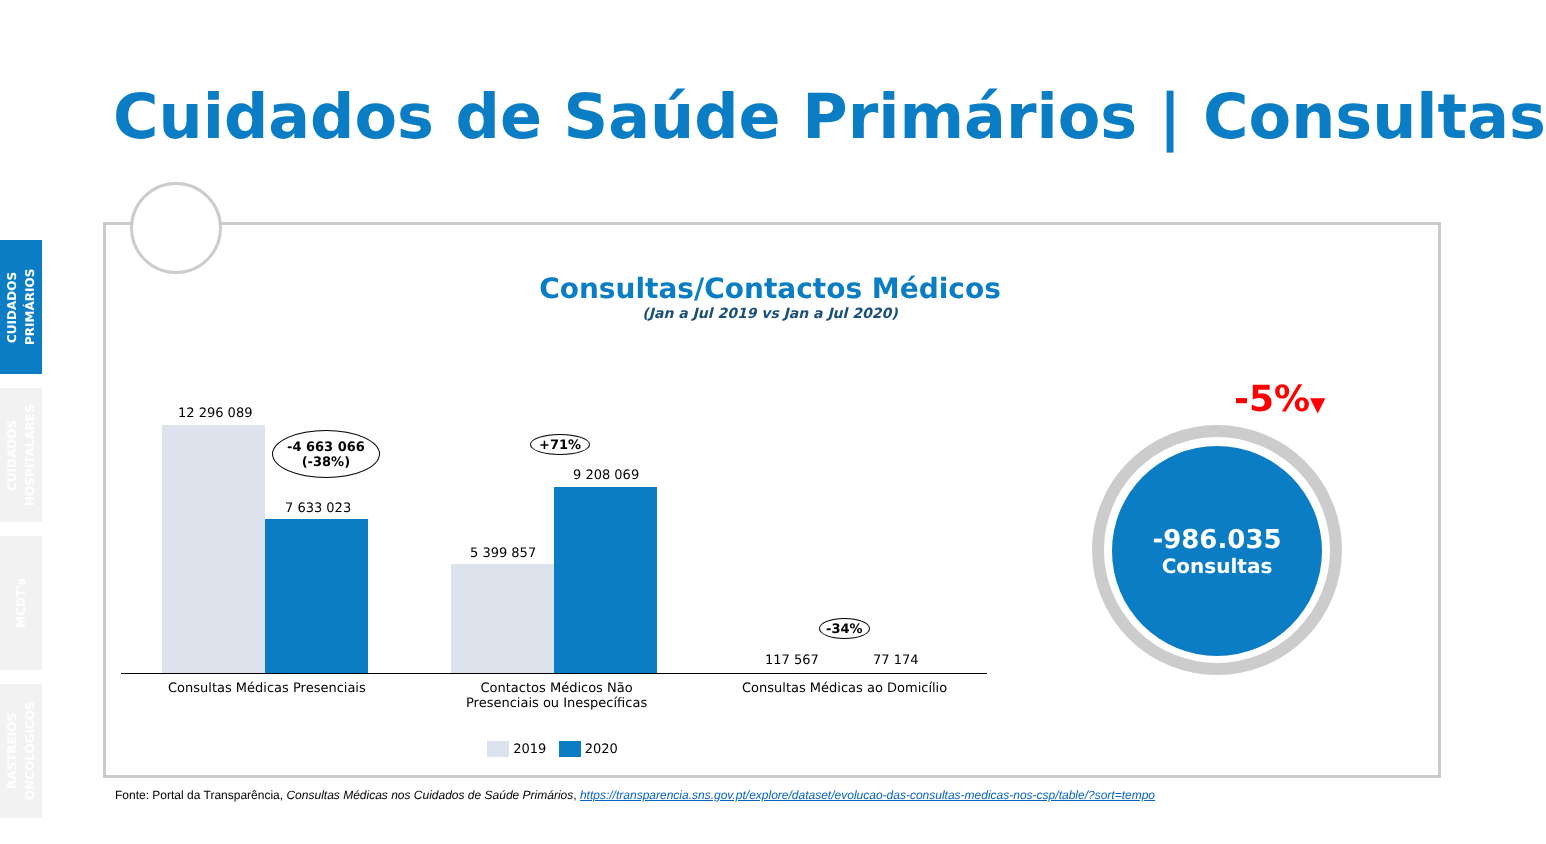Cuidados de Saúde Primários | Consultas
CUIDADOS PRIMÁRIOS
CUIDADOS HOSPITALARES
MCDT's
RASTREIOS ONCOLÓGICOS
Consultas/Contactos Médicos
(Jan a Jul 2019 vs Jan a Jul 2020)
12 296 089
-4 663 066
(-38%)
7 633 023
5 399 857
+71%
9 208 069
-34%
117 567 77 174
Consultas Médicas Presenciais
Contactos Médicos Não
Presenciais ou Inespecíficas
Consultas Médicas ao Domicílio
2019 2020
-5%▼
-986.035
Consultas
Fonte: Portal da Transparência, Consultas Médicas nos Cuidados de Saúde Primários, https://transparencia.sns.gov.pt/explore/dataset/evolucao-das-consultas-medicas-nos-csp/table/?sort=tempo